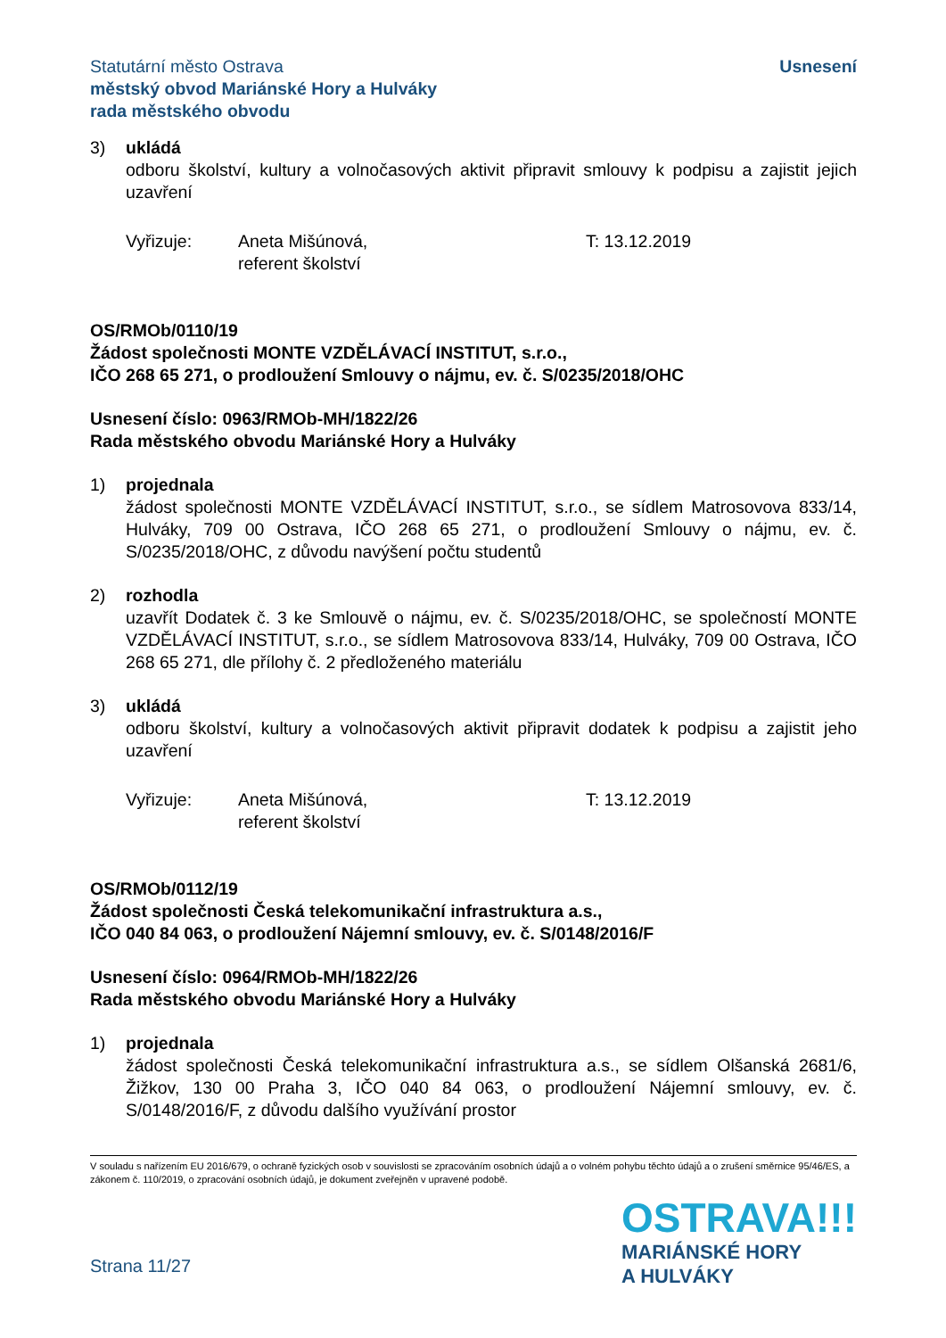Statutární město Ostrava
městský obvod Mariánské Hory a Hulváky
rada městského obvodu
Usnesení
3) ukládá
odboru školství, kultury a volnočasových aktivit připravit smlouvy k podpisu a zajistit jejich uzavření
Vyřizuje: Aneta Mišúnová,
referent školství
T: 13.12.2019
OS/RMOb/0110/19
Žádost společnosti MONTE VZDĚLÁVACÍ INSTITUT, s.r.o.,
IČO 268 65 271, o prodloužení Smlouvy o nájmu, ev. č. S/0235/2018/OHC
Usnesení číslo: 0963/RMOb-MH/1822/26
Rada městského obvodu Mariánské Hory a Hulváky
1) projednala
žádost společnosti MONTE VZDĚLÁVACÍ INSTITUT, s.r.o., se sídlem Matrosovova 833/14, Hulváky, 709 00 Ostrava, IČO 268 65 271, o prodloužení Smlouvy o nájmu, ev. č. S/0235/2018/OHC, z důvodu navýšení počtu studentů
2) rozhodla
uzavřít Dodatek č. 3 ke Smlouvě o nájmu, ev. č. S/0235/2018/OHC, se společností MONTE VZDĚLÁVACÍ INSTITUT, s.r.o., se sídlem Matrosovova 833/14, Hulváky, 709 00 Ostrava, IČO 268 65 271, dle přílohy č. 2 předloženého materiálu
3) ukládá
odboru školství, kultury a volnočasových aktivit připravit dodatek k podpisu a zajistit jeho uzavření
Vyřizuje: Aneta Mišúnová,
referent školství
T: 13.12.2019
OS/RMOb/0112/19
Žádost společnosti Česká telekomunikační infrastruktura a.s.,
IČO 040 84 063, o prodloužení Nájemní smlouvy, ev. č. S/0148/2016/F
Usnesení číslo: 0964/RMOb-MH/1822/26
Rada městského obvodu Mariánské Hory a Hulváky
1) projednala
žádost společnosti Česká telekomunikační infrastruktura a.s., se sídlem Olšanská 2681/6, Žižkov, 130 00 Praha 3, IČO 040 84 063, o prodloužení Nájemní smlouvy, ev. č. S/0148/2016/F, z důvodu dalšího využívání prostor
V souladu s nařízením EU 2016/679, o ochraně fyzických osob v souvislosti se zpracováním osobních údajů a o volném pohybu těchto údajů a o zrušení směrnice 95/46/ES, a zákonem č. 110/2019, o zpracování osobních údajů, je dokument zveřejněn v upravené podobě.
Strana 11/27
OSTRAVA!!!
MARIÁNSKÉ HORY
A HULVÁKY